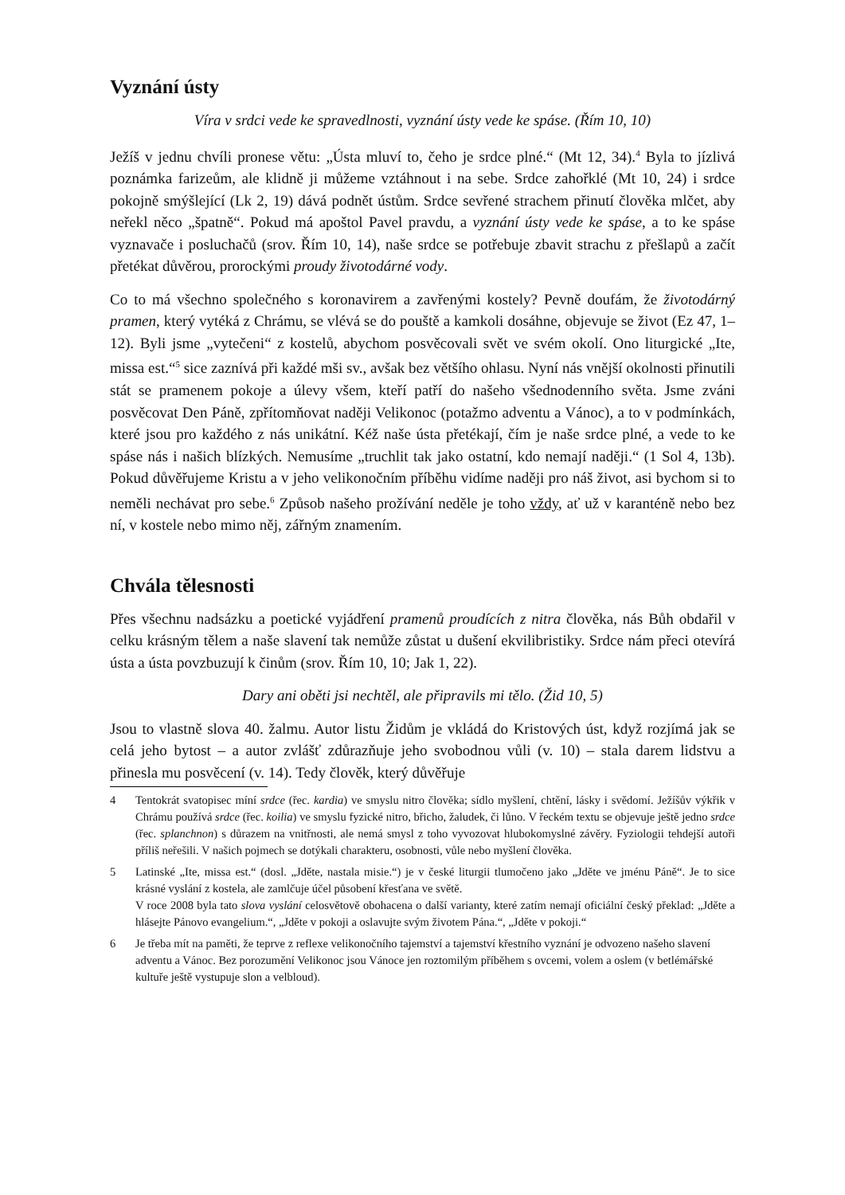Vyznání ústy
Víra v srdci vede ke spravedlnosti, vyznání ústy vede ke spáse. (Řím 10, 10)
Ježíš v jednu chvíli pronese větu: „Ústa mluví to, čeho je srdce plné.“ (Mt 12, 34).<sup>4</sup> Byla to jízlivá poznámka farizeům, ale klidně ji můžeme vztáhnout i na sebe. Srdce zahořklé (Mt 10, 24) i srdce pokojně smýšlející (Lk 2, 19) dává podnět ústům. Srdce sevřené strachem přinutí člověka mlčet, aby neřekl něco „špatně“. Pokud má apoštol Pavel pravdu, a vyznání ústy vede ke spáse, a to ke spáse vyznavače i posluchačů (srov. Řím 10, 14), naše srdce se potřebuje zbavit strachu z přešlapů a začít přetékat důvěrou, prorockými proudy životodárné vody.
Co to má všechno společného s koronavirem a zavřenými kostely? Pevně doufám, že životodárný pramen, který vytéká z Chrámu, se vlévá se do pouště a kamkoli dosáhne, objevuje se život (Ez 47, 1–12). Byli jsme „vytečeni“ z kostelů, abychom posvěcovali svět ve svém okolí. Ono liturgické „Ite, missa est.“<sup>5</sup> sice zaznívá při každé mši sv., avšak bez většího ohlasu. Nyní nás vnější okolnosti přinutili stát se pramenem pokoje a úlevy všem, kteří patří do našeho všednodenního světa. Jsme zváni posvěcovat Den Páně, zpřítomňovat naději Velikonoc (potažmo adventu a Vánoc), a to v podmínkách, které jsou pro každého z nás unikátní. Kéž naše ústa přetékají, čím je naše srdce plné, a vede to ke spáse nás i našich blízkých. Nemusíme „truchlit tak jako ostatní, kdo nemají naději.“ (1 Sol 4, 13b). Pokud důvěřujeme Kristu a v jeho velikonočním příběhu vidíme naději pro náš život, asi bychom si to neměli nechávat pro sebe.<sup>6</sup> Způsob našeho prožívání neděle je toho vždy, ať už v karanténě nebo bez ní, v kostele nebo mimo něj, zářným znamením.
Chvála tělesnosti
Přes všechnu nadsázku a poetické vyjádření pramenů proudících z nitra člověka, nás Bůh obdařil v celku krásným tělem a naše slavení tak nemůže zůstat u dušení ekvilibristiky. Srdce nám přeci otevírá ústa a ústa povzbuzují k činům (srov. Řím 10, 10; Jak 1, 22).
Dary ani oběti jsi nechtěl, ale připravils mi tělo. (Žid 10, 5)
Jsou to vlastně slova 40. žalmu. Autor listu Židům je vkládá do Kristových úst, když rozjímá jak se celá jeho bytost – a autor zvlášť zdůrazňuje jeho svobodnou vůli (v. 10) – stala darem lidstvu a přinesla mu posvěcení (v. 14). Tedy člověk, který důvěřuje
4 Tentokrát svatopisec míní srdce (řec. kardia) ve smyslu nitro člověka; sídlo myšlení, chtění, lásky i svědomí. Ježíšův výkřik v Chrámu používá srdce (řec. koilia) ve smyslu fyzické nitro, břicho, žaludek, či lůno. V řeckém textu se objevuje ještě jedno srdce (řec. splanchnon) s důrazem na vnitřnosti, ale nemá smysl z toho vyvozovat hlubokomyslné závěry. Fyziologii tehdejší autoři příliš neřešili. V našich pojmech se dotýkali charakteru, osobnosti, vůle nebo myšlení člověka.
5 Latinské „Ite, missa est.“ (dosl. „Jděte, nastala misie.“) je v české liturgii tlumočeno jako „Jděte ve jménu Páně“. Je to sice krásné vyslání z kostela, ale zamlčuje účel působení křesťana ve světě.
V roce 2008 byla tato slova vyslání celosvětově obohacena o další varianty, které zatím nemají oficiální český překlad: „Jděte a hlásejte Pánovo evangelium.“, „Jděte v pokoji a oslavujte svým životem Pána.“, „Jděte v pokoji.“
6 Je třeba mít na paměti, že teprve z reflexe velikonočního tajemství a tajemství křestního vyznání je odvozeno našeho slavení adventu a Vánoc. Bez porozumění Velikonoc jsou Vánoce jen roztomilým příběhem s ovcemi, volem a oslem (v betlémářské kultuře ještě vystupuje slon a velbloud).